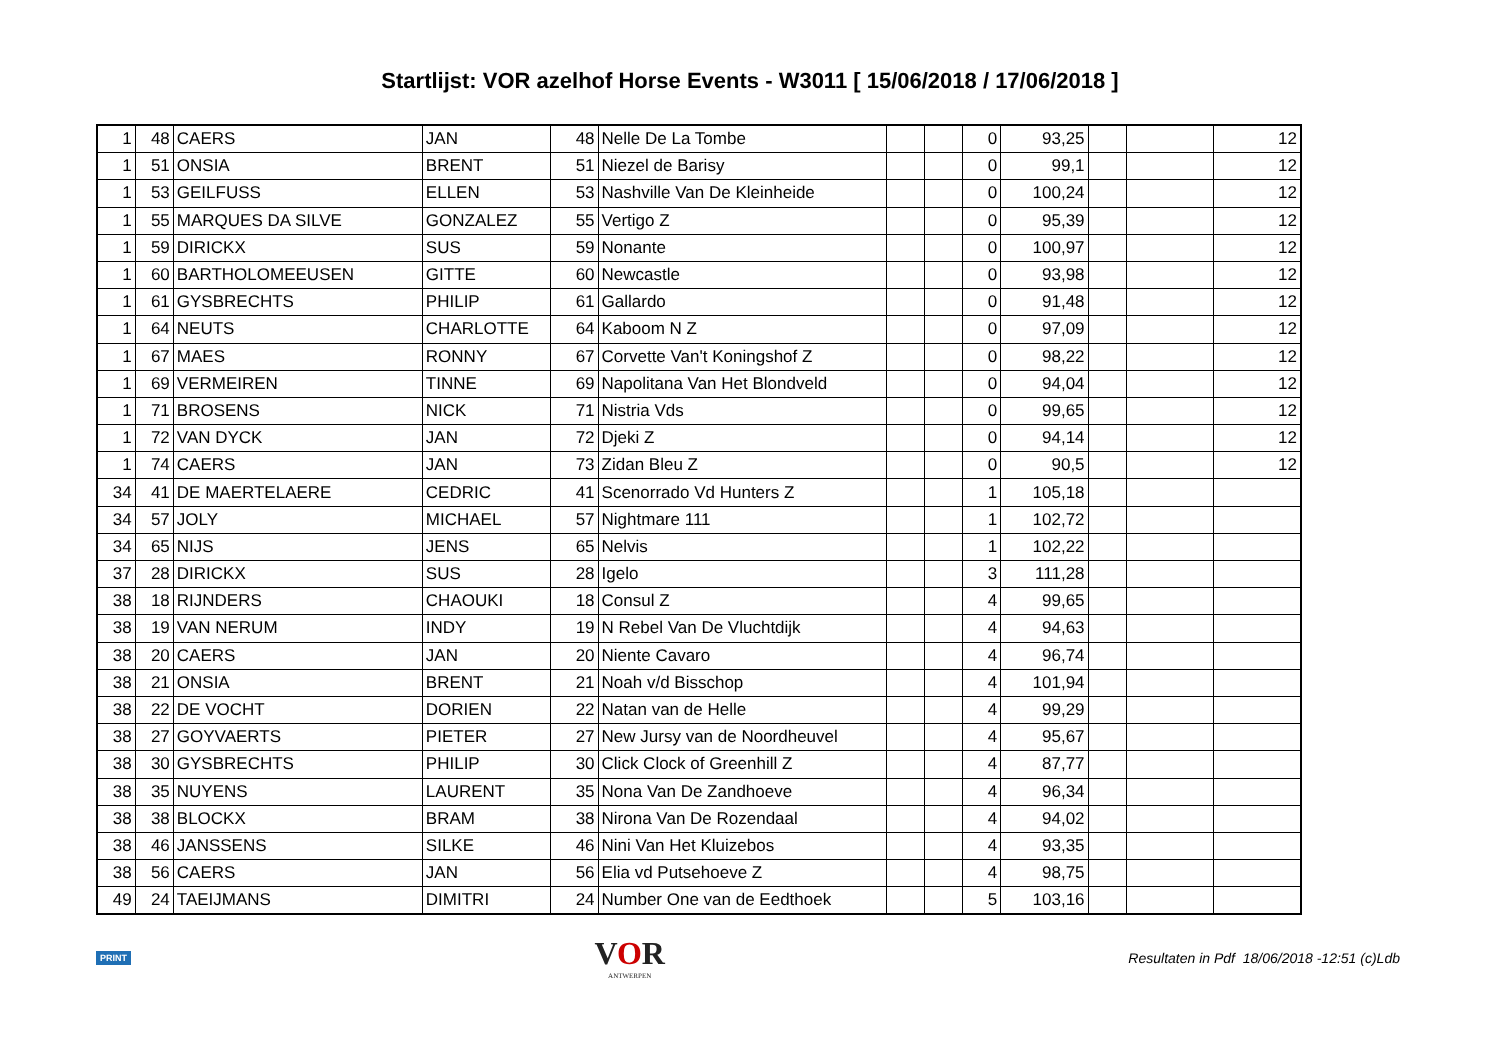Startlijst: VOR azelhof Horse Events - W3011 [ 15/06/2018 / 17/06/2018 ]
| 1 | 48 | CAERS | JAN | 48 | Nelle De La Tombe | | | 0 | 93,25 | | | 12 |
| 1 | 51 | ONSIA | BRENT | 51 | Niezel de Barisy | | | 0 | 99,1 | | | 12 |
| 1 | 53 | GEILFUSS | ELLEN | 53 | Nashville Van De Kleinheide | | | 0 | 100,24 | | | 12 |
| 1 | 55 | MARQUES DA SILVE | GONZALEZ | 55 | Vertigo Z | | | 0 | 95,39 | | | 12 |
| 1 | 59 | DIRICKX | SUS | 59 | Nonante | | | 0 | 100,97 | | | 12 |
| 1 | 60 | BARTHOLOMEEUSEN | GITTE | 60 | Newcastle | | | 0 | 93,98 | | | 12 |
| 1 | 61 | GYSBRECHTS | PHILIP | 61 | Gallardo | | | 0 | 91,48 | | | 12 |
| 1 | 64 | NEUTS | CHARLOTTE | 64 | Kaboom N Z | | | 0 | 97,09 | | | 12 |
| 1 | 67 | MAES | RONNY | 67 | Corvette Van't Koningshof Z | | | 0 | 98,22 | | | 12 |
| 1 | 69 | VERMEIREN | TINNE | 69 | Napolitana Van Het Blondveld | | | 0 | 94,04 | | | 12 |
| 1 | 71 | BROSENS | NICK | 71 | Nistria Vds | | | 0 | 99,65 | | | 12 |
| 1 | 72 | VAN DYCK | JAN | 72 | Djeki Z | | | 0 | 94,14 | | | 12 |
| 1 | 74 | CAERS | JAN | 73 | Zidan Bleu Z | | | 0 | 90,5 | | | 12 |
| 34 | 41 | DE MAERTELAERE | CEDRIC | 41 | Scenorrado Vd Hunters Z | | | 1 | 105,18 | | | |
| 34 | 57 | JOLY | MICHAEL | 57 | Nightmare 111 | | | 1 | 102,72 | | | |
| 34 | 65 | NIJS | JENS | 65 | Nelvis | | | 1 | 102,22 | | | |
| 37 | 28 | DIRICKX | SUS | 28 | Igelo | | | 3 | 111,28 | | | |
| 38 | 18 | RIJNDERS | CHAOUKI | 18 | Consul Z | | | 4 | 99,65 | | | |
| 38 | 19 | VAN NERUM | INDY | 19 | N Rebel Van De Vluchtdijk | | | 4 | 94,63 | | | |
| 38 | 20 | CAERS | JAN | 20 | Niente Cavaro | | | 4 | 96,74 | | | |
| 38 | 21 | ONSIA | BRENT | 21 | Noah v/d Bisschop | | | 4 | 101,94 | | | |
| 38 | 22 | DE VOCHT | DORIEN | 22 | Natan van de Helle | | | 4 | 99,29 | | | |
| 38 | 27 | GOYVAERTS | PIETER | 27 | New Jursy van de Noordheuvel | | | 4 | 95,67 | | | |
| 38 | 30 | GYSBRECHTS | PHILIP | 30 | Click Clock of Greenhill Z | | | 4 | 87,77 | | | |
| 38 | 35 | NUYENS | LAURENT | 35 | Nona Van De Zandhoeve | | | 4 | 96,34 | | | |
| 38 | 38 | BLOCKX | BRAM | 38 | Nirona Van De Rozendaal | | | 4 | 94,02 | | | |
| 38 | 46 | JANSSENS | SILKE | 46 | Nini Van Het Kluizebos | | | 4 | 93,35 | | | |
| 38 | 56 | CAERS | JAN | 56 | Elia vd Putsehoeve Z | | | 4 | 98,75 | | | |
| 49 | 24 | TAEIJMANS | DIMITRI | 24 | Number One van de Eedthoek | | | 5 | 103,16 | | | |
PRINT
VOR
ANTWERPEN
Resultaten in Pdf 18/06/2018 -12:51 (c)Ldb